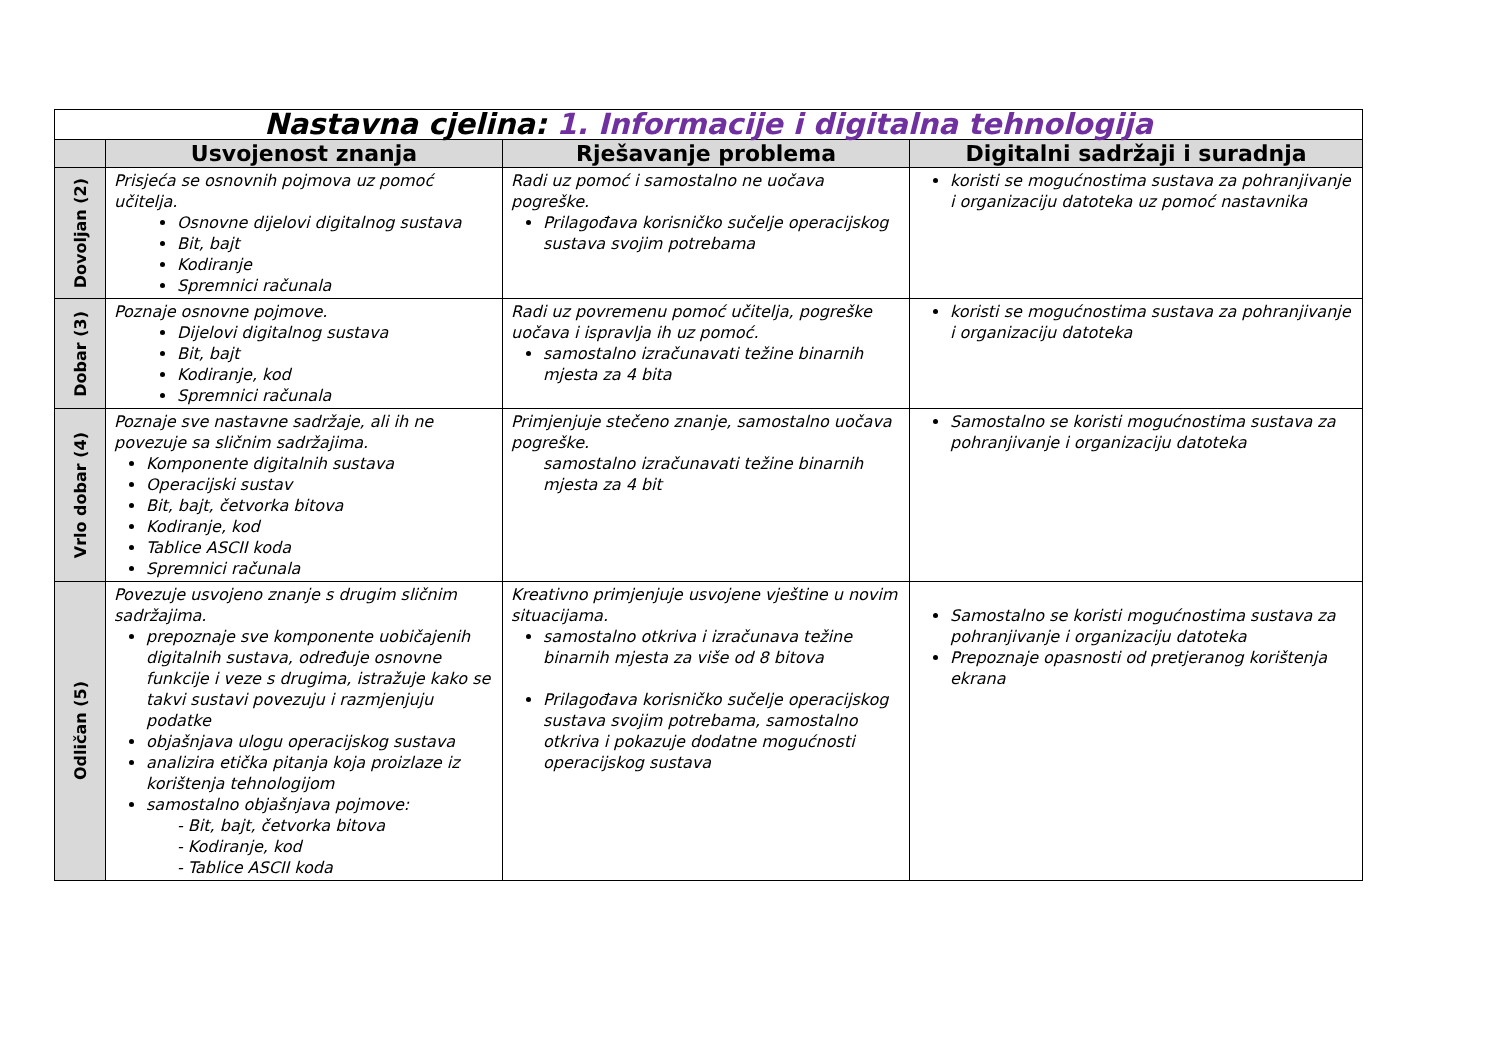| Nastavna cjelina: 1. Informacije i digitalna tehnologija | | | |
| | Usvojenost znanja | Rješavanje problema | Digitalni sadržaji i suradnja |
| Dovoljan (2) | Prisjeća se osnovnih pojmova uz pomoć učitelja. Osnovne dijelovi digitalnog sustava Bit, bajt Kodiranje Spremnici računala | Radi uz pomoć i samostalno ne uočava pogreške. Prilagođava korisničko sučelje operacijskog sustava svojim potrebama | koristi se mogućnostima sustava za pohranjivanje i organizaciju datoteka uz pomoć nastavnika |
| Dobar (3) | Poznaje osnovne pojmove. Dijelovi digitalnog sustava Bit, bajt Kodiranje, kod Spremnici računala | Radi uz povremenu pomoć učitelja, pogreške uočava i ispravlja ih uz pomoć. samostalno izračunavati težine binarnih mjesta za 4 bita | koristi se mogućnostima sustava za pohranjivanje i organizaciju datoteka |
| Vrlo dobar (4) | Poznaje sve nastavne sadržaje, ali ih ne povezuje sa sličnim sadržajima. Komponente digitalnih sustava Operacijski sustav Bit, bajt, četvorka bitova Kodiranje, kod Tablice ASCII koda Spremnici računala | Primjenjuje stečeno znanje, samostalno uočava pogreške. samostalno izračunavati težine binarnih mjesta za 4 bit | Samostalno se koristi mogućnostima sustava za pohranjivanje i organizaciju datoteka |
| Odličan (5) | Povezuje usvojeno znanje s drugim sličnim sadržajima. prepoznaje sve komponente uobičajenih digitalnih sustava, određuje osnovne funkcije i veze s drugima, istražuje kako se takvi sustavi povezuju i razmjenjuju podatke objašnjava ulogu operacijskog sustava analizira etička pitanja koja proizlaze iz korištenja tehnologijom samostalno objašnjava pojmove: - Bit, bajt, četvorka bitova - Kodiranje, kod - Tablice ASCII koda | Kreativno primjenjuje usvojene vještine u novim situacijama. samostalno otkriva i izračunava težine binarnih mjesta za više od 8 bitova Prilagođava korisničko sučelje operacijskog sustava svojim potrebama, samostalno otkriva i pokazuje dodatne mogućnosti operacijskog sustava | Samostalno se koristi mogućnostima sustava za pohranjivanje i organizaciju datoteka Prepoznaje opasnosti od pretjeranog korištenja ekrana |